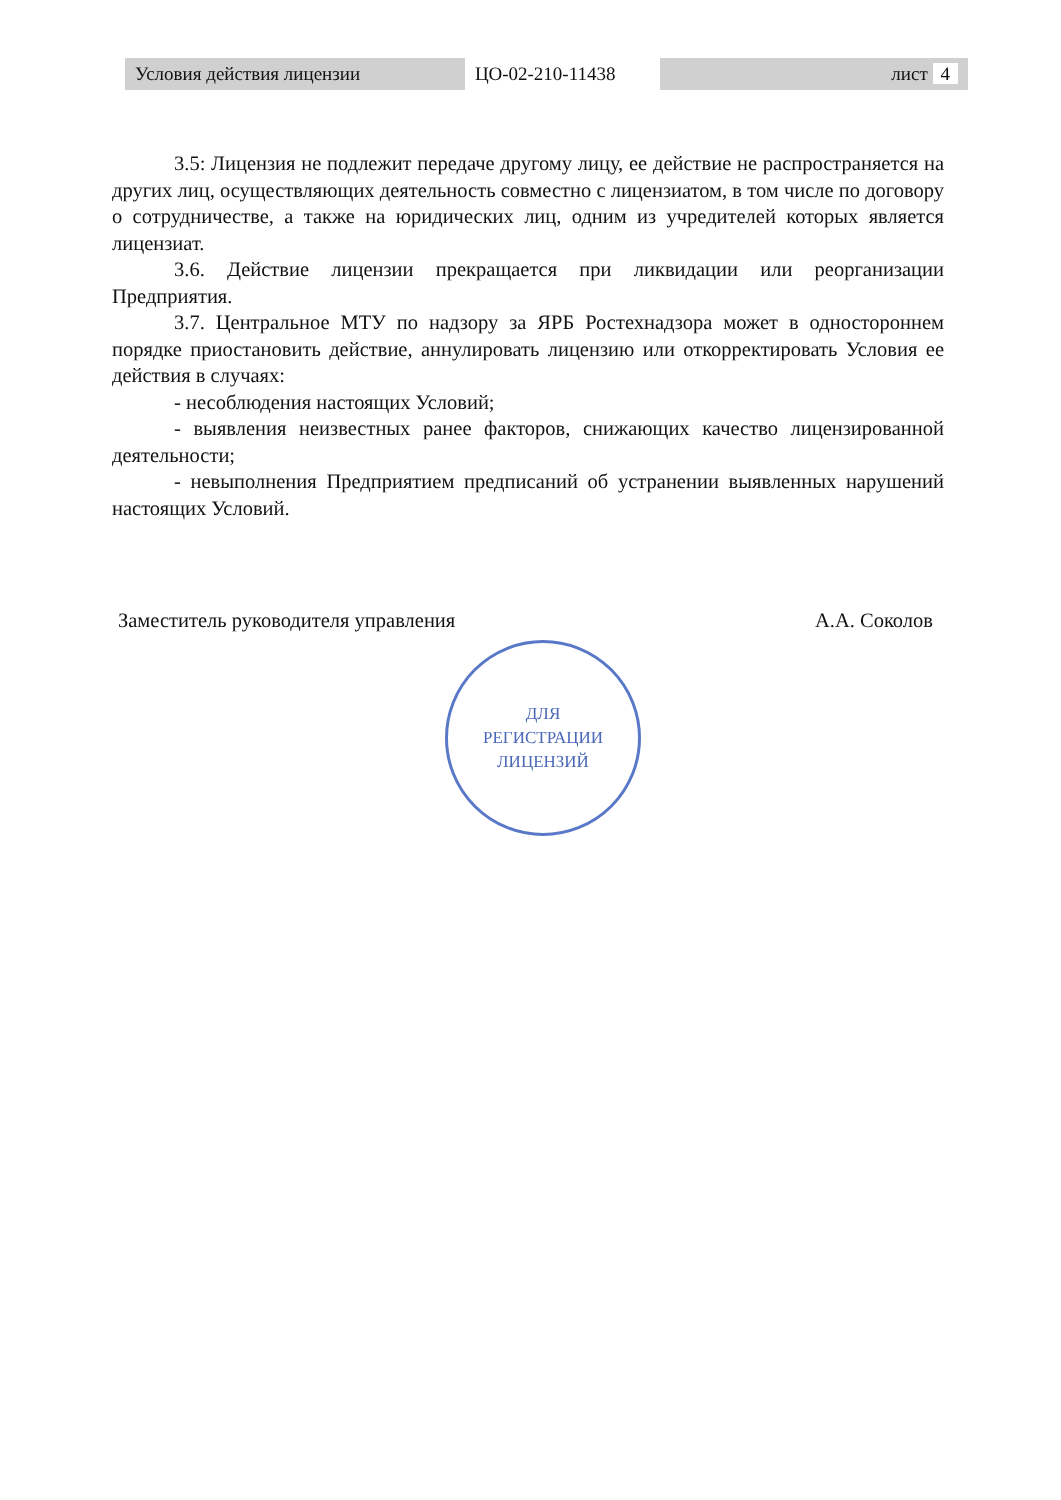| Условия действия лицензии | ЦО-02-210-11438 | лист 4 |
3.5: Лицензия не подлежит передаче другому лицу, ее действие не распространяется на других лиц, осуществляющих деятельность совместно с лицензиатом, в том числе по договору о сотрудничестве, а также на юридических лиц, одним из учредителей которых является лицензиат.
3.6. Действие лицензии прекращается при ликвидации или реорганизации Предприятия.
3.7. Центральное МТУ по надзору за ЯРБ Ростехнадзора может в одностороннем порядке приостановить действие, аннулировать лицензию или откорректировать Условия ее действия в случаях:
- несоблюдения настоящих Условий;
- выявления неизвестных ранее факторов, снижающих качество лицензированной деятельности;
- невыполнения Предприятием предписаний об устранении выявленных нарушений настоящих Условий.
Заместитель руководителя управления А.А. Соколов
ДЛЯ
РЕГИСТРАЦИИ
ЛИЦЕНЗИЙ